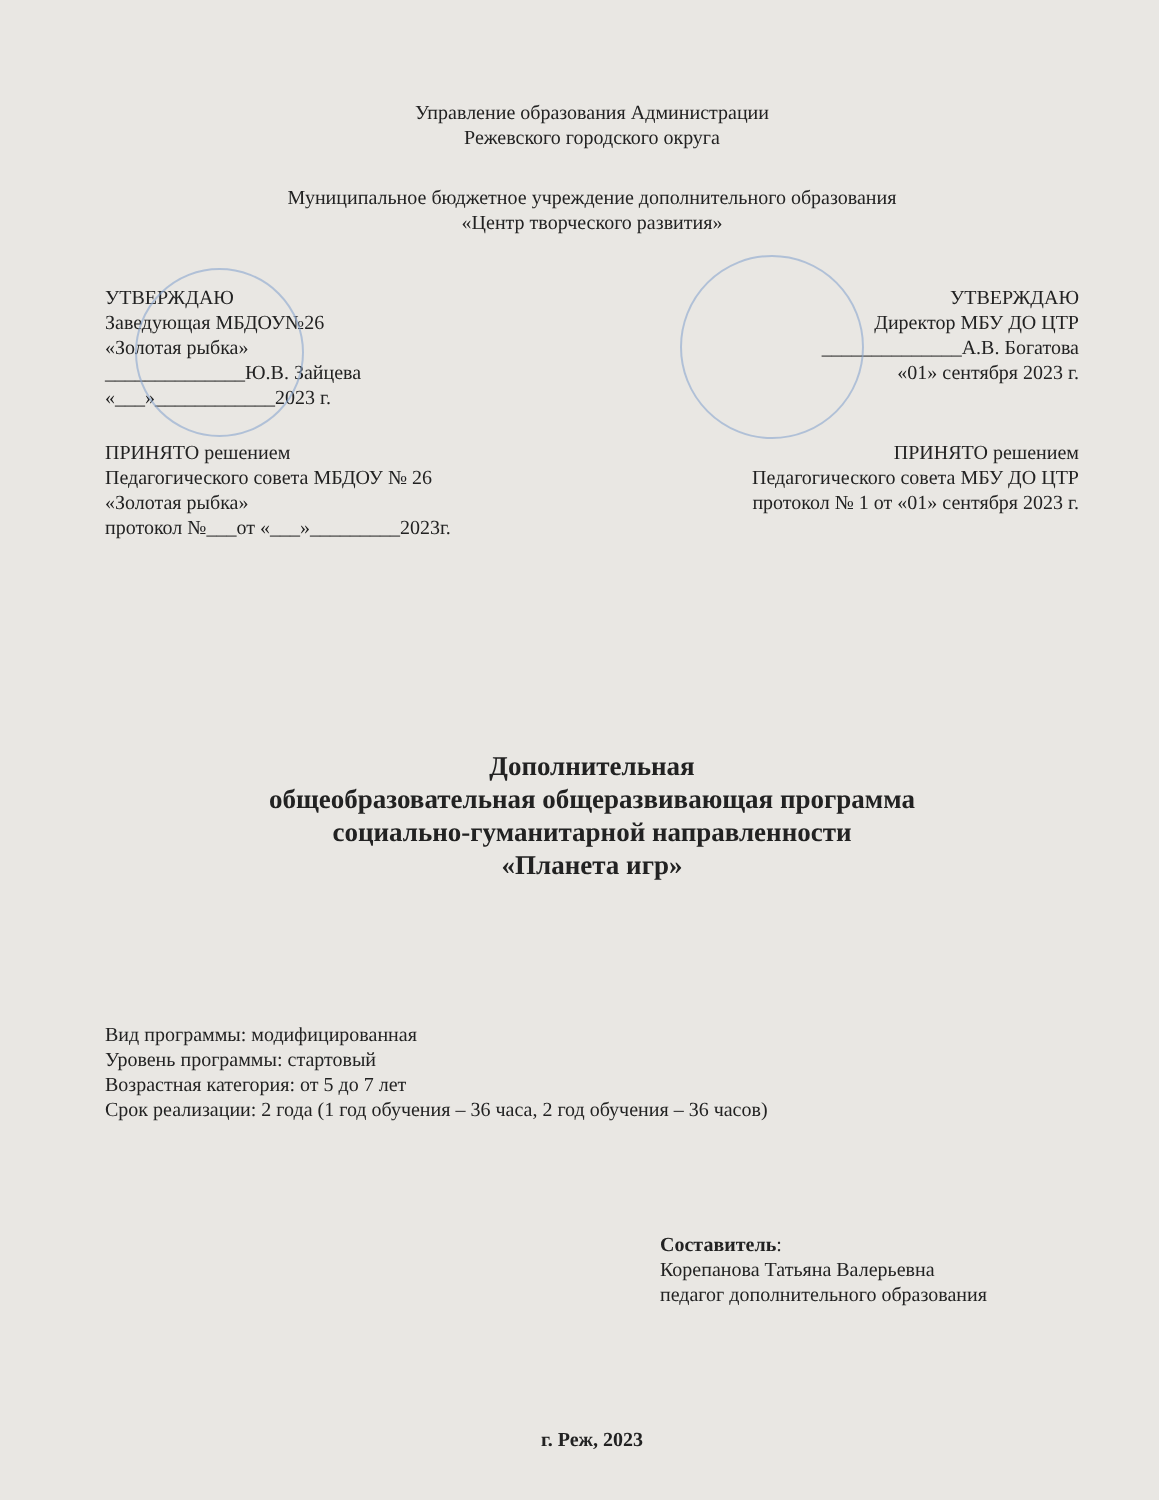Управление образования Администрации
Режевского городского округа
Муниципальное бюджетное учреждение дополнительного образования
«Центр творческого развития»
УТВЕРЖДАЮ
Заведующая МБДОУ№26
«Золотая рыбка»
______________Ю.В. Зайцева
«___»____________2023 г.
УТВЕРЖДАЮ
Директор МБУ ДО ЦТР
______________А.В. Богатова
«01» сентября 2023 г.
ПРИНЯТО решением
Педагогического совета МБДОУ № 26
«Золотая рыбка»
протокол №___от «___»_________2023г.
ПРИНЯТО решением
Педагогического совета МБУ ДО ЦТР
протокол № 1 от «01» сентября 2023 г.
Дополнительная
общеобразовательная общеразвивающая программа
социально-гуманитарной направленности
«Планета игр»
Вид программы: модифицированная
Уровень программы: стартовый
Возрастная категория: от 5 до 7 лет
Срок реализации: 2 года (1 год обучения – 36 часа, 2 год обучения – 36 часов)
Составитель:
Корепанова Татьяна Валерьевна
педагог дополнительного образования
г. Реж, 2023